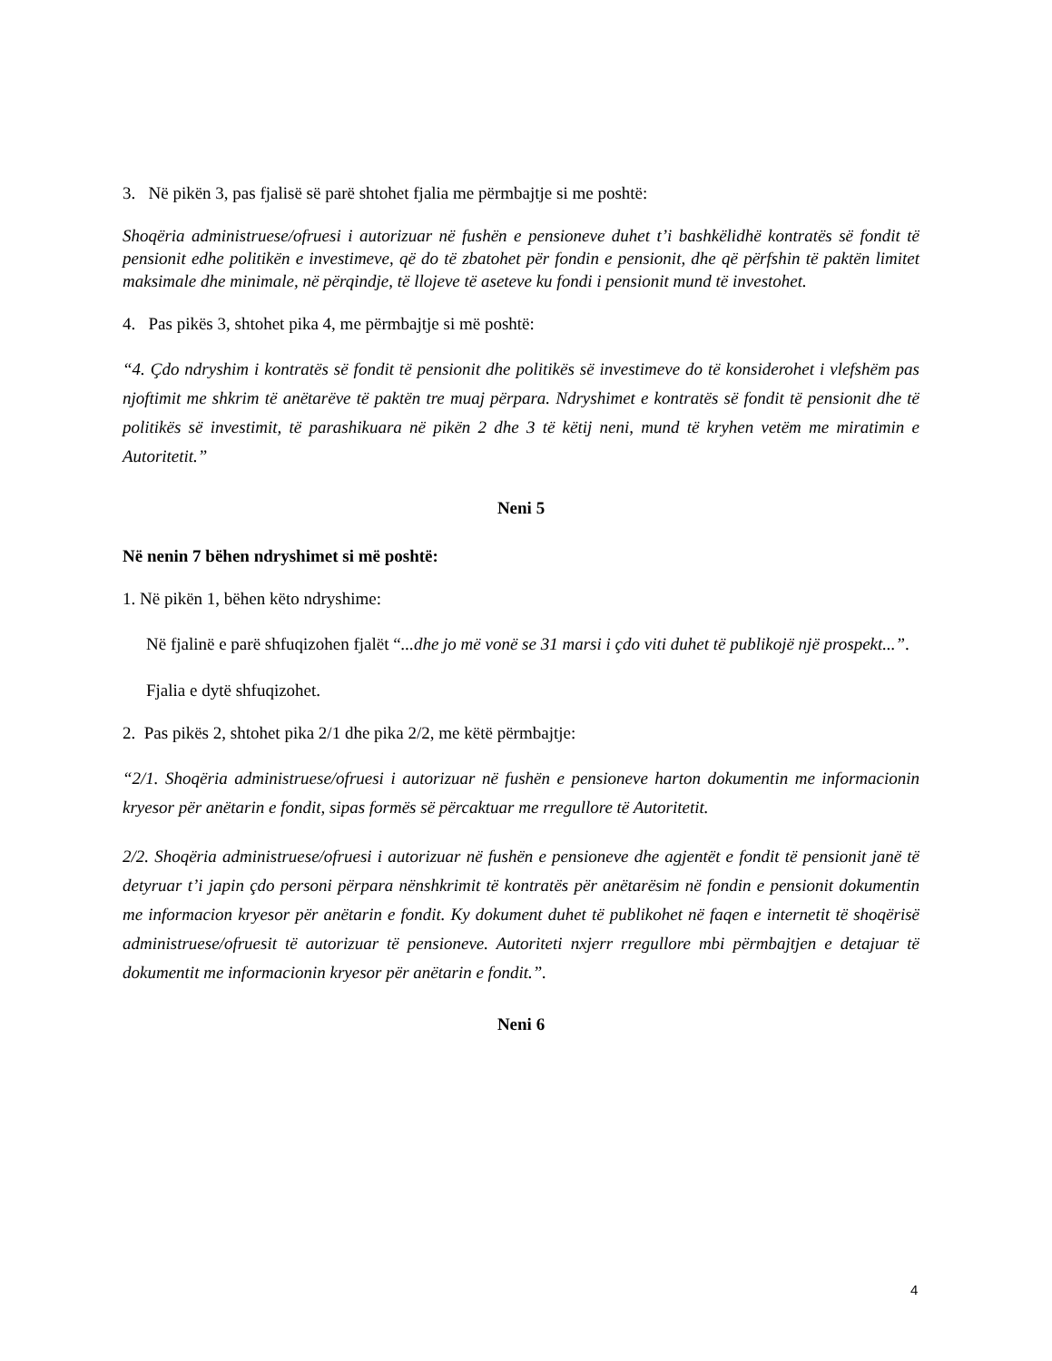3. Në pikën 3, pas fjalisë së parë shtohet fjalia me përmbajtje si me poshtë:
Shoqëria administruese/ofruesi i autorizuar në fushën e pensioneve duhet t’i bashkëlidhë kontratës së fondit të pensionit edhe politikën e investimeve, që do të zbatohet për fondin e pensionit, dhe që përfshin të paktën limitet maksimale dhe minimale, në përqindje, të llojeve të aseteve ku fondi i pensionit mund të investohet.
4. Pas pikës 3, shtohet pika 4, me përmbajtje si më poshtë:
“4. Çdo ndryshim i kontratës së fondit të pensionit dhe politikës së investimeve do të konsiderohet i vlefshëm pas njoftimit me shkrim të anëtarëve të paktën tre muaj përpara. Ndryshimet e kontratës së fondit të pensionit dhe të politikës së investimit, të parashikuara në pikën 2 dhe 3 të këtij neni, mund të kryhen vetëm me miratimin e Autoritetit.”
Neni 5
Në nenin 7 bëhen ndryshimet si më poshtë:
1. Në pikën 1, bëhen këto ndryshime:
Në fjalinë e parë shfuqizohen fjalët “...dhe jo më vonë se 31 marsi i çdo viti duhet të publikojë një prospekt...”.
Fjalia e dytë shfuqizohet.
2. Pas pikës 2, shtohet pika 2/1 dhe pika 2/2, me këtë përmbajtje:
“2/1. Shoqëria administruese/ofruesi i autorizuar në fushën e pensioneve harton dokumentin me informacionin kryesor për anëtarin e fondit, sipas formës së përcaktuar me rregullore të Autoritetit.
2/2. Shoqëria administruese/ofruesi i autorizuar në fushën e pensioneve dhe agjentët e fondit të pensionit janë të detyruar t’i japin çdo personi përpara nënshkrimit të kontratës për anëtarësim në fondin e pensionit dokumentin me informacion kryesor për anëtarin e fondit. Ky dokument duhet të publikohet në faqen e internetit të shoqërisë administruese/ofruesit të autorizuar të pensioneve. Autoriteti nxjerr rregullore mbi përmbajtjen e detajuar të dokumentit me informacionin kryesor për anëtarin e fondit.”.
Neni 6
4